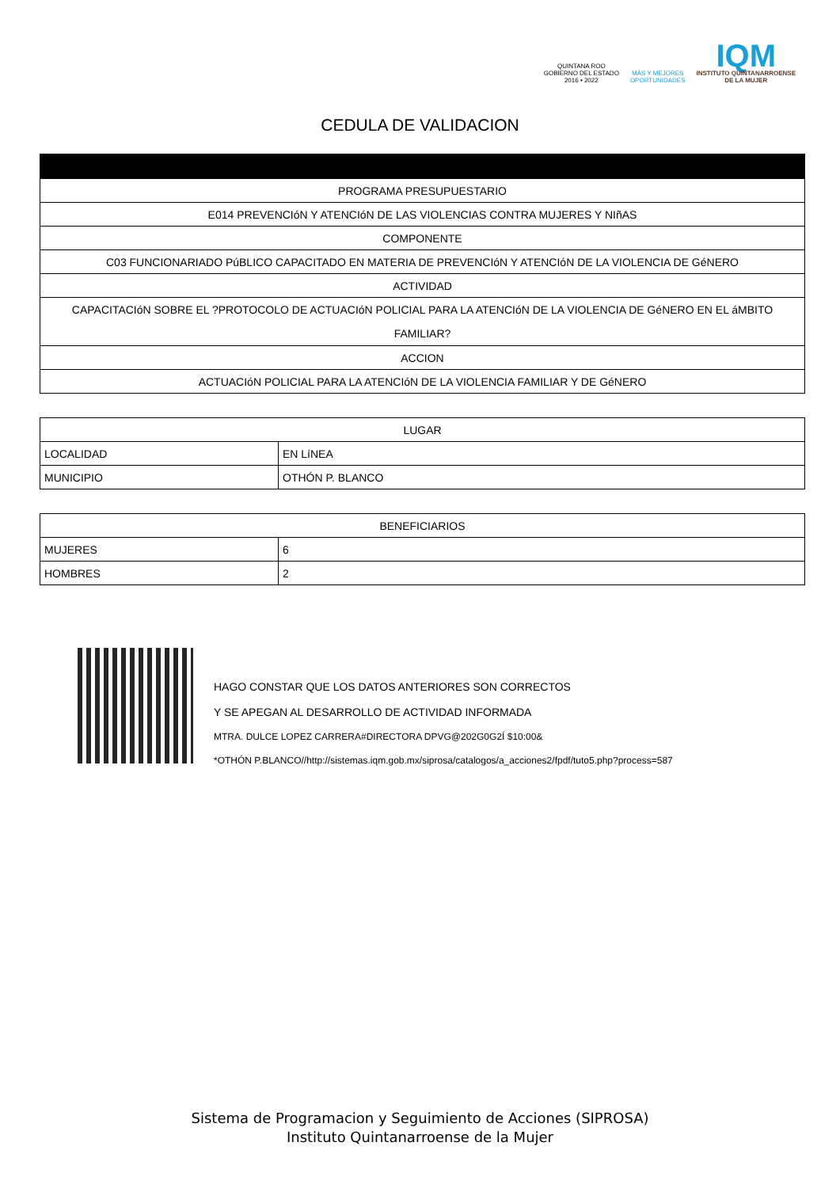QUINTANA ROO
GOBIERNO DEL ESTADO
2016 • 2022
MÁS Y MEJORES
OPORTUNIDADES
IQM
INSTITUTO QUINTANARROENSE
DE LA MUJER
CEDULA DE VALIDACION
| PROGRAMA PRESUPUESTARIO |
| E014 PREVENCIóN Y ATENCIóN DE LAS VIOLENCIAS CONTRA MUJERES Y NIñAS |
| COMPONENTE |
| C03 FUNCIONARIADO PúBLICO CAPACITADO EN MATERIA DE PREVENCIóN Y ATENCIóN DE LA VIOLENCIA DE GéNERO |
| ACTIVIDAD |
| CAPACITACIóN SOBRE EL ?PROTOCOLO DE ACTUACIóN POLICIAL PARA LA ATENCIóN DE LA VIOLENCIA DE GéNERO EN EL áMBITO FAMILIAR? |
| ACCION |
| ACTUACIóN POLICIAL PARA LA ATENCIóN DE LA VIOLENCIA FAMILIAR Y DE GéNERO |
| LUGAR | |
| LOCALIDAD | EN LíNEA |
| MUNICIPIO | OTHÓN P. BLANCO |
| BENEFICIARIOS | |
| MUJERES | 6 |
| HOMBRES | 2 |
HAGO CONSTAR QUE LOS DATOS ANTERIORES SON CORRECTOS
Y SE APEGAN AL DESARROLLO DE ACTIVIDAD INFORMADA
MTRA. DULCE LOPEZ CARRERA#DIRECTORA DPVG@202G0G2Í $10:00&
*OTHÓN P.BLANCO//http://sistemas.iqm.gob.mx/siprosa/catalogos/a_acciones2/fpdf/tuto5.php?process=587
Sistema de Programacion y Seguimiento de Acciones (SIPROSA)
Instituto Quintanarroense de la Mujer